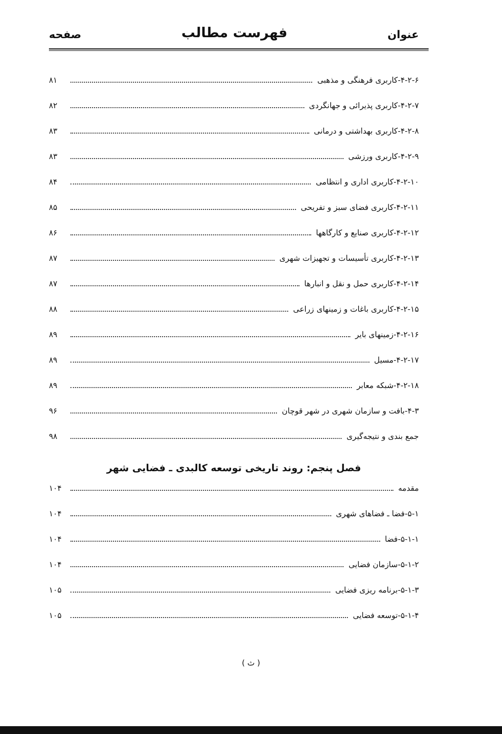عنوان فهرست مطالب صفحه
۴-۲-۶-کاربری فرهنگی و مذهبی ۸۱
۴-۲-۷-کاربری پذیرائی و جهانگردی ۸۲
۴-۲-۸-کاربری بهداشتی و درمانی ۸۳
۴-۲-۹-کاربری ورزشی ۸۳
۴-۲-۱۰-کاربری اداری و انتظامی ۸۴
۴-۲-۱۱-کاربری فضای سبز و تفریحی ۸۵
۴-۲-۱۲-کاربری صنایع و کارگاهها ۸۶
۴-۲-۱۳-کاربری تأسیسات و تجهیزات شهری ۸۷
۴-۲-۱۴-کاربری حمل و نقل و انبارها ۸۷
۴-۲-۱۵-کاربری باغات و زمینهای زراعی ۸۸
۴-۲-۱۶-زمینهای بایر ۸۹
۴-۲-۱۷-مسیل ۸۹
۴-۲-۱۸-شبکه معابر ۸۹
۴-۳-بافت و سازمان شهری در شهر قوچان ۹۶
جمع بندی و نتیجه‌گیری ۹۸
فصل پنجم: روند تاریخی توسعه کالبدی ـ فضایی شهر
مقدمه ۱۰۴
۵-۱-فضا ـ فضاهای شهری ۱۰۴
۵-۱-۱-فضا ۱۰۴
۵-۱-۲-سازمان فضایی ۱۰۴
۵-۱-۳-برنامه ریزی فضایی ۱۰۵
۵-۱-۴-توسعه فضایی ۱۰۵
( ث )